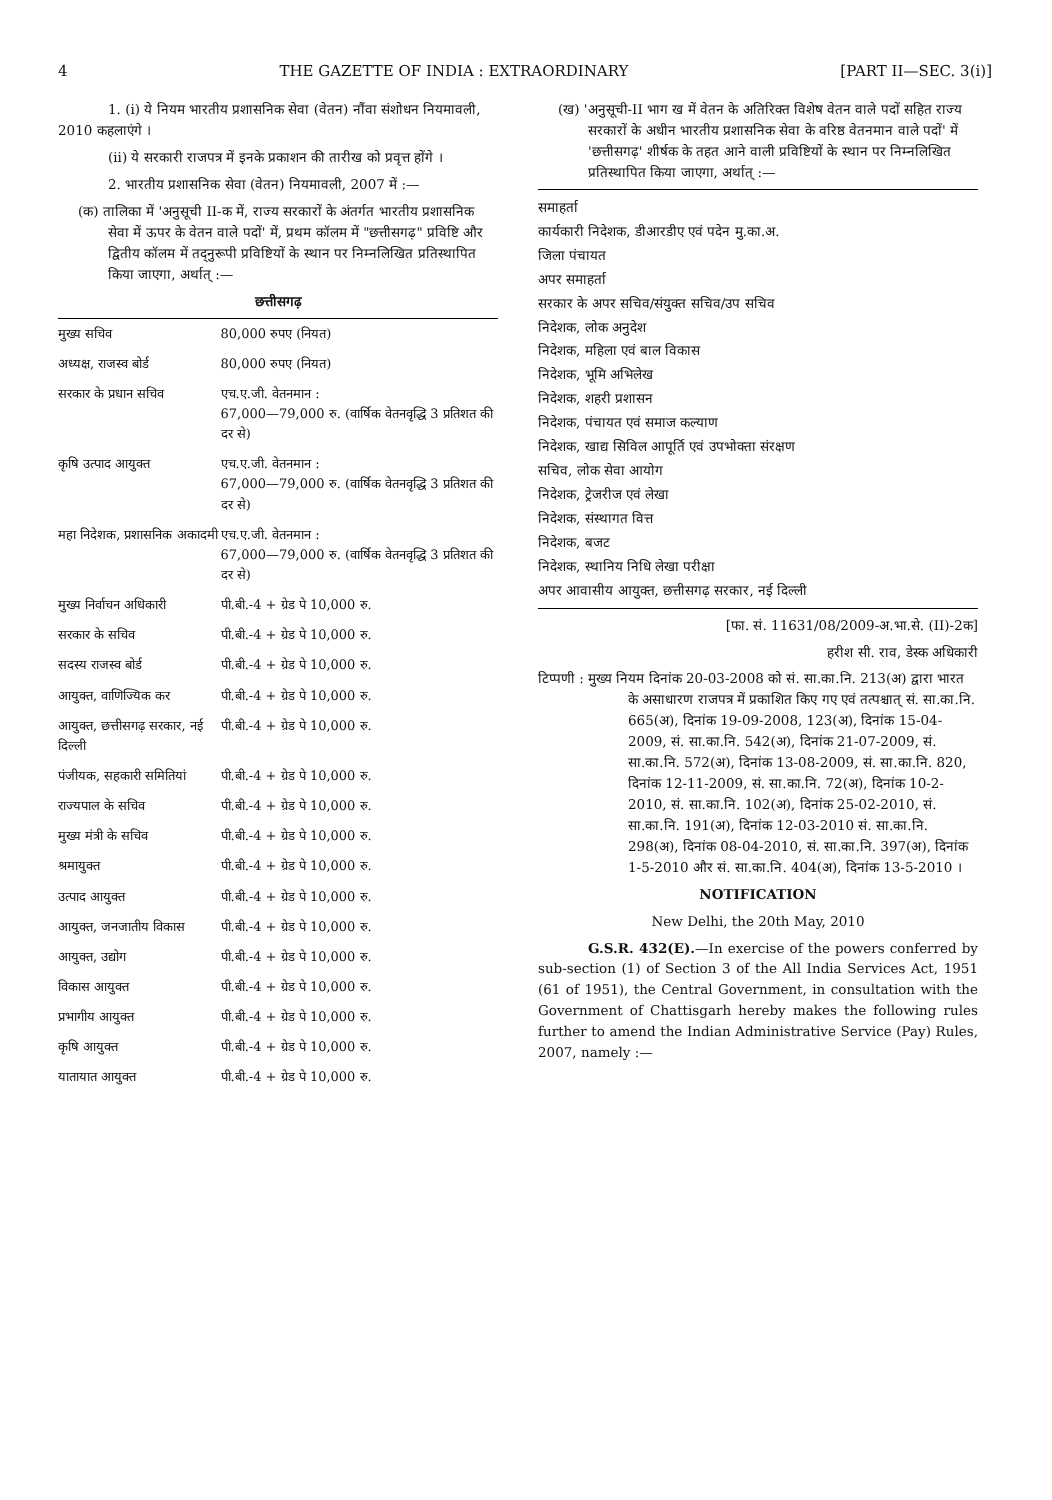4 THE GAZETTE OF INDIA : EXTRAORDINARY [PART II—SEC. 3(i)]
1. (i) ये नियम भारतीय प्रशासनिक सेवा (वेतन) नौंवा संशोधन नियमावली, 2010 कहलाएंगे ।
(ii) ये सरकारी राजपत्र में इनके प्रकाशन की तारीख को प्रवृत्त होंगे ।
2. भारतीय प्रशासनिक सेवा (वेतन) नियमावली, 2007 में :—
(क) तालिका में 'अनुसूची II-क में, राज्य सरकारों के अंतर्गत भारतीय प्रशासनिक सेवा में ऊपर के वेतन वाले पदों' में, प्रथम कॉलम में "छत्तीसगढ़" प्रविष्टि और द्वितीय कॉलम में तद्नुरूपी प्रविष्टियों के स्थान पर निम्नलिखित प्रतिस्थापित किया जाएगा, अर्थात् :—
छत्तीसगढ़
| मुख्य सचिव | 80,000 रुपए (नियत) |
| अध्यक्ष, राजस्व बोर्ड | 80,000 रुपए (नियत) |
| सरकार के प्रधान सचिव | एच.ए.जी. वेतनमान : 67,000—79,000 रु. (वार्षिक वेतनवृद्धि 3 प्रतिशत की दर से) |
| कृषि उत्पाद आयुक्त | एच.ए.जी. वेतनमान : 67,000—79,000 रु. (वार्षिक वेतनवृद्धि 3 प्रतिशत की दर से) |
| महा निदेशक, प्रशासनिक अकादमी | एच.ए.जी. वेतनमान : 67,000—79,000 रु. (वार्षिक वेतनवृद्धि 3 प्रतिशत की दर से) |
| मुख्य निर्वाचन अधिकारी | पी.बी.-4 + ग्रेड पे 10,000 रु. |
| सरकार के सचिव | पी.बी.-4 + ग्रेड पे 10,000 रु. |
| सदस्य राजस्व बोर्ड | पी.बी.-4 + ग्रेड पे 10,000 रु. |
| आयुक्त, वाणिज्यिक कर | पी.बी.-4 + ग्रेड पे 10,000 रु. |
| आयुक्त, छत्तीसगढ़ सरकार, नई दिल्ली | पी.बी.-4 + ग्रेड पे 10,000 रु. |
| पंजीयक, सहकारी समितियां | पी.बी.-4 + ग्रेड पे 10,000 रु. |
| राज्यपाल के सचिव | पी.बी.-4 + ग्रेड पे 10,000 रु. |
| मुख्य मंत्री के सचिव | पी.बी.-4 + ग्रेड पे 10,000 रु. |
| श्रमायुक्त | पी.बी.-4 + ग्रेड पे 10,000 रु. |
| उत्पाद आयुक्त | पी.बी.-4 + ग्रेड पे 10,000 रु. |
| आयुक्त, जनजातीय विकास | पी.बी.-4 + ग्रेड पे 10,000 रु. |
| आयुक्त, उद्योग | पी.बी.-4 + ग्रेड पे 10,000 रु. |
| विकास आयुक्त | पी.बी.-4 + ग्रेड पे 10,000 रु. |
| प्रभागीय आयुक्त | पी.बी.-4 + ग्रेड पे 10,000 रु. |
| कृषि आयुक्त | पी.बी.-4 + ग्रेड पे 10,000 रु. |
| यातायात आयुक्त | पी.बी.-4 + ग्रेड पे 10,000 रु. |
(ख) 'अनुसूची-II भाग ख में वेतन के अतिरिक्त विशेष वेतन वाले पदों सहित राज्य सरकारों के अधीन भारतीय प्रशासनिक सेवा के वरिष्ठ वेतनमान वाले पदों' में 'छत्तीसगढ़' शीर्षक के तहत आने वाली प्रविष्टियों के स्थान पर निम्नलिखित प्रतिस्थापित किया जाएगा, अर्थात् :—
समाहर्ता
कार्यकारी निदेशक, डीआरडीए एवं पदेन मु.का.अ.
जिला पंचायत
अपर समाहर्ता
सरकार के अपर सचिव/संयुक्त सचिव/उप सचिव
निदेशक, लोक अनुदेश
निदेशक, महिला एवं बाल विकास
निदेशक, भूमि अभिलेख
निदेशक, शहरी प्रशासन
निदेशक, पंचायत एवं समाज कल्याण
निदेशक, खाद्य सिविल आपूर्ति एवं उपभोक्ता संरक्षण
सचिव, लोक सेवा आयोग
निदेशक, ट्रेजरीज एवं लेखा
निदेशक, संस्थागत वित्त
निदेशक, बजट
निदेशक, स्थानिय निधि लेखा परीक्षा
अपर आवासीय आयुक्त, छत्तीसगढ़ सरकार, नई दिल्ली
[फा. सं. 11631/08/2009-अ.भा.से. (II)-2क]
हरीश सी. राव, डेस्क अधिकारी
टिप्पणी : मुख्य नियम दिनांक 20-03-2008 को सं. सा.का.नि. 213(अ) द्वारा भारत के असाधारण राजपत्र में प्रकाशित किए गए एवं तत्पश्चात् सं. सा.का.नि. 665(अ), दिनांक 19-09-2008, 123(अ), दिनांक 15-04-2009, सं. सा.का.नि. 542(अ), दिनांक 21-07-2009, सं. सा.का.नि. 572(अ), दिनांक 13-08-2009, सं. सा.का.नि. 820, दिनांक 12-11-2009, सं. सा.का.नि. 72(अ), दिनांक 10-2-2010, सं. सा.का.नि. 102(अ), दिनांक 25-02-2010, सं. सा.का.नि. 191(अ), दिनांक 12-03-2010 सं. सा.का.नि. 298(अ), दिनांक 08-04-2010, सं. सा.का.नि. 397(अ), दिनांक 1-5-2010 और सं. सा.का.नि. 404(अ), दिनांक 13-5-2010 ।
NOTIFICATION
New Delhi, the 20th May, 2010
G.S.R. 432(E).—In exercise of the powers conferred by sub-section (1) of Section 3 of the All India Services Act, 1951 (61 of 1951), the Central Government, in consultation with the Government of Chattisgarh hereby makes the following rules further to amend the Indian Administrative Service (Pay) Rules, 2007, namely :—